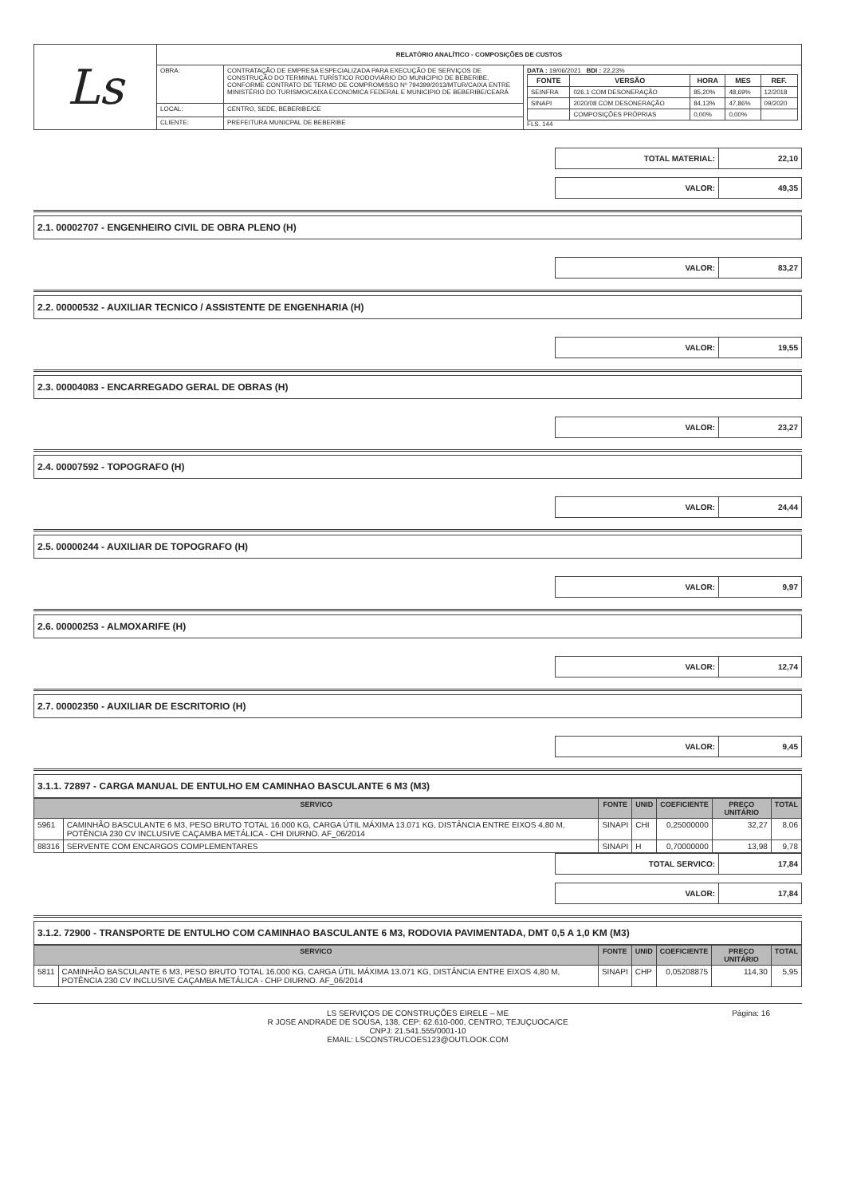| Ls | RELATÓRIO ANALÍTICO - COMPOSIÇÕES DE CUSTOS | | |
| | OBRA: | CONTRATAÇÃO DE EMPRESA ESPECIALIZADA PARA EXECUÇÃO DE SERVIÇOS DE CONSTRUÇÃO DO TERMINAL TURÍSTICO RODOVIÁRIO DO MUNICIPIO DE BEBERIBE, CONFORME CONTRATO DE TERMO DE COMPROMISSO Nº 794399/2013/MTUR/CAIXA ENTRE MINISTÉRIO DO TURISMO/CAIXA ECONOMICA FEDERAL E MUNICIPIO DE BEBERIBE/CEARÁ | DATA : 19/06/2021 BDI : 22,23% / FONTE / VERSÃO / HORA / MES / REF. / / --- / --- / --- / --- / --- / / SEINFRA / 026.1 COM DESONERAÇÃO / 85,20% / 48,69% / 12/2018 / / SINAPI / 2020/08 COM DESONERAÇÃO / 84,13% / 47,86% / 09/2020 / / / COMPOSIÇÕES PRÓPRIAS / 0,00% / 0,00% / / FLS. 144 |
| | LOCAL: | CENTRO, SEDE, BEBERIBE/CE | |
| | CLIENTE: | PREFEITURA MUNICPAL DE BEBERIBE | |
| TOTAL MATERIAL: | 22,10 |
| VALOR: | 49,35 |
2.1. 00002707 - ENGENHEIRO CIVIL DE OBRA PLENO (H)
| VALOR: | 83,27 |
2.2. 00000532 - AUXILIAR TECNICO / ASSISTENTE DE ENGENHARIA (H)
| VALOR: | 19,55 |
2.3. 00004083 - ENCARREGADO GERAL DE OBRAS (H)
| VALOR: | 23,27 |
2.4. 00007592 - TOPOGRAFO (H)
| VALOR: | 24,44 |
2.5. 00000244 - AUXILIAR DE TOPOGRAFO (H)
| VALOR: | 9,97 |
2.6. 00000253 - ALMOXARIFE (H)
| VALOR: | 12,74 |
2.7. 00002350 - AUXILIAR DE ESCRITORIO (H)
| VALOR: | 9,45 |
3.1.1. 72897 - CARGA MANUAL DE ENTULHO EM CAMINHAO BASCULANTE 6 M3 (M3)
| SERVICO | | FONTE | UNID | COEFICIENTE | PREÇO UNITÁRIO | TOTAL |
| --- | --- | --- | --- | --- | --- | --- |
| 5961 | CAMINHÃO BASCULANTE 6 M3, PESO BRUTO TOTAL 16.000 KG, CARGA ÚTIL MÁXIMA 13.071 KG, DISTÂNCIA ENTRE EIXOS 4,80 M, POTÊNCIA 230 CV INCLUSIVE CAÇAMBA METÁLICA - CHI DIURNO. AF_06/2014 | SINAPI | CHI | 0,25000000 | 32,27 | 8,06 |
| 88316 | SERVENTE COM ENCARGOS COMPLEMENTARES | SINAPI | H | 0,70000000 | 13,98 | 9,78 |
| TOTAL SERVICO: | 17,84 |
| VALOR: | 17,84 |
3.1.2. 72900 - TRANSPORTE DE ENTULHO COM CAMINHAO BASCULANTE 6 M3, RODOVIA PAVIMENTADA, DMT 0,5 A 1,0 KM (M3)
| SERVICO | | FONTE | UNID | COEFICIENTE | PREÇO UNITÁRIO | TOTAL |
| --- | --- | --- | --- | --- | --- | --- |
| 5811 | CAMINHÃO BASCULANTE 6 M3, PESO BRUTO TOTAL 16.000 KG, CARGA ÚTIL MÁXIMA 13.071 KG, DISTÂNCIA ENTRE EIXOS 4,80 M, POTÊNCIA 230 CV INCLUSIVE CAÇAMBA METÁLICA - CHP DIURNO. AF_06/2014 | SINAPI | CHP | 0,05208875 | 114,30 | 5,95 |
LS SERVIÇOS DE CONSTRUÇÕES EIRELE – ME
R JOSE ANDRADE DE SOUSA, 138, CEP: 62.610-000, CENTRO, TEJUÇUOCA/CE
CNPJ: 21.541.555/0001-10
EMAIL: LSCONSTRUCOES123@OUTLOOK.COM
Página: 16